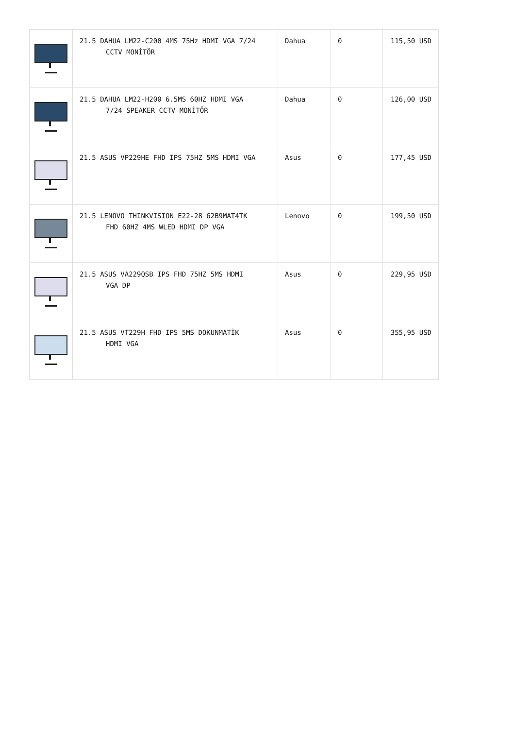| | 21.5 DAHUA LM22-C200 4MS 75Hz HDMI VGA 7/24 CCTV MONİTÖR | Dahua | 0 | 115,50 USD |
| | 21.5 DAHUA LM22-H200 6.5MS 60HZ HDMI VGA 7/24 SPEAKER CCTV MONİTÖR | Dahua | 0 | 126,00 USD |
| | 21.5 ASUS VP229HE FHD IPS 75HZ 5MS HDMI VGA | Asus | 0 | 177,45 USD |
| | 21.5 LENOVO THINKVISION E22-28 62B9MAT4TK FHD 60HZ 4MS WLED HDMI DP VGA | Lenovo | 0 | 199,50 USD |
| | 21.5 ASUS VA229QSB IPS FHD 75HZ 5MS HDMI VGA DP | Asus | 0 | 229,95 USD |
| | 21.5 ASUS VT229H FHD IPS 5MS DOKUNMATİK HDMI VGA | Asus | 0 | 355,95 USD |